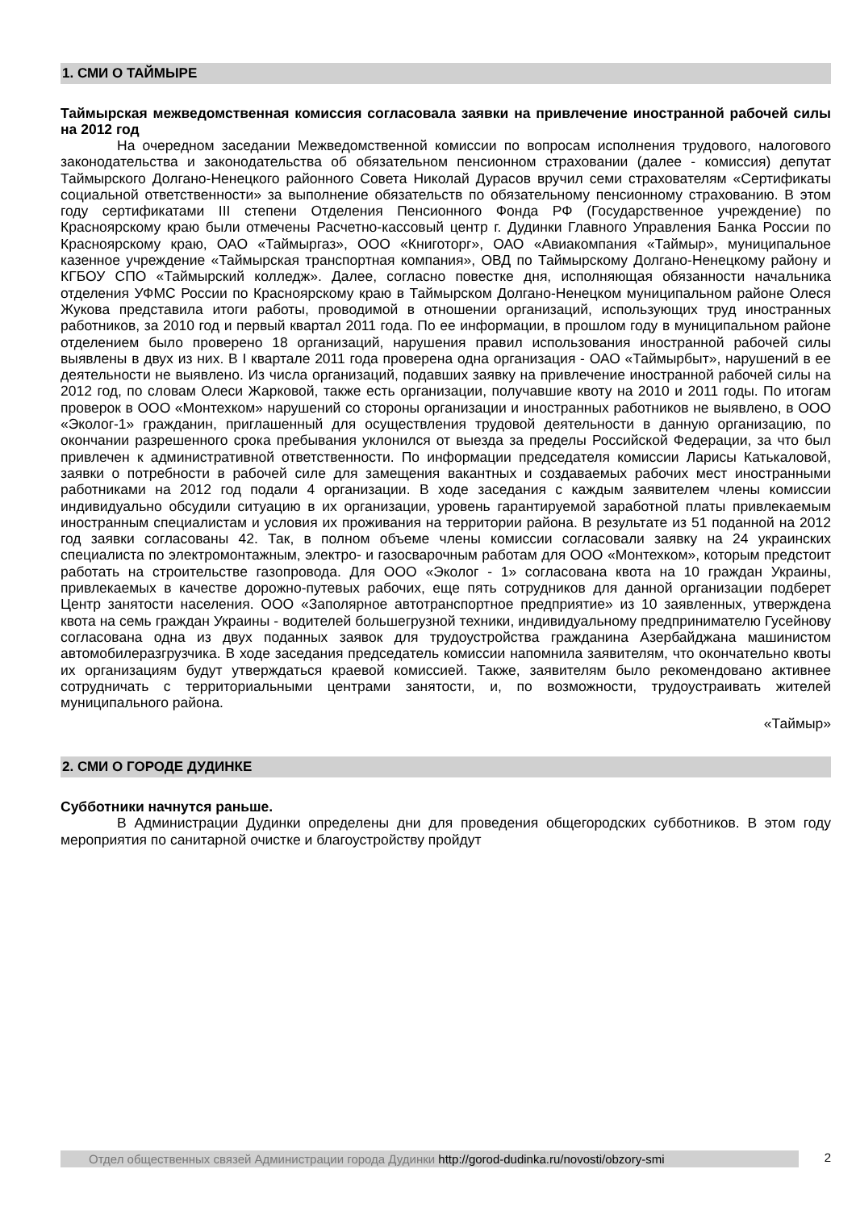1. СМИ О ТАЙМЫРЕ
Таймырская межведомственная комиссия согласовала заявки на привлечение иностранной рабочей силы на 2012 год
На очередном заседании Межведомственной комиссии по вопросам исполнения трудового, налогового законодательства и законодательства об обязательном пенсионном страховании (далее - комиссия) депутат Таймырского Долгано-Ненецкого районного Совета Николай Дурасов вручил семи страхователям «Сертификаты социальной ответственности» за выполнение обязательств по обязательному пенсионному страхованию. В этом году сертификатами III степени Отделения Пенсионного Фонда РФ (Государственное учреждение) по Красноярскому краю были отмечены Расчетно-кассовый центр г. Дудинки Главного Управления Банка России по Красноярскому краю, ОАО «Таймыргаз», ООО «Книготорг», ОАО «Авиакомпания «Таймыр», муниципальное казенное учреждение «Таймырская транспортная компания», ОВД по Таймырскому Долгано-Ненецкому району и КГБОУ СПО «Таймырский колледж». Далее, согласно повестке дня, исполняющая обязанности начальника отделения УФМС России по Красноярскому краю в Таймырском Долгано-Ненецком муниципальном районе Олеся Жукова представила итоги работы, проводимой в отношении организаций, использующих труд иностранных работников, за 2010 год и первый квартал 2011 года. По ее информации, в прошлом году в муниципальном районе отделением было проверено 18 организаций, нарушения правил использования иностранной рабочей силы выявлены в двух из них. В I квартале 2011 года проверена одна организация - ОАО «Таймырбыт», нарушений в ее деятельности не выявлено. Из числа организаций, подавших заявку на привлечение иностранной рабочей силы на 2012 год, по словам Олеси Жарковой, также есть организации, получавшие квоту на 2010 и 2011 годы. По итогам проверок в ООО «Монтехком» нарушений со стороны организации и иностранных работников не выявлено, в ООО «Эколог-1» гражданин, приглашенный для осуществления трудовой деятельности в данную организацию, по окончании разрешенного срока пребывания уклонился от выезда за пределы Российской Федерации, за что был привлечен к административной ответственности. По информации председателя комиссии Ларисы Катькаловой, заявки о потребности в рабочей силе для замещения вакантных и создаваемых рабочих мест иностранными работниками на 2012 год подали 4 организации. В ходе заседания с каждым заявителем члены комиссии индивидуально обсудили ситуацию в их организации, уровень гарантируемой заработной платы привлекаемым иностранным специалистам и условия их проживания на территории района. В результате из 51 поданной на 2012 год заявки согласованы 42. Так, в полном объеме члены комиссии согласовали заявку на 24 украинских специалиста по электромонтажным, электро- и газосварочным работам для ООО «Монтехком», которым предстоит работать на строительстве газопровода. Для ООО «Эколог - 1» согласована квота на 10 граждан Украины, привлекаемых в качестве дорожно-путевых рабочих, еще пять сотрудников для данной организации подберет Центр занятости населения. ООО «Заполярное автотранспортное предприятие» из 10 заявленных, утверждена квота на семь граждан Украины - водителей большегрузной техники, индивидуальному предпринимателю Гусейнову согласована одна из двух поданных заявок для трудоустройства гражданина Азербайджана машинистом автомобилеразгрузчика. В ходе заседания председатель комиссии напомнила заявителям, что окончательно квоты их организациям будут утверждаться краевой комиссией. Также, заявителям было рекомендовано активнее сотрудничать с территориальными центрами занятости, и, по возможности, трудоустраивать жителей муниципального района.
«Таймыр»
2. СМИ О ГОРОДЕ ДУДИНКЕ
Субботники начнутся раньше.
В Администрации Дудинки определены дни для проведения общегородских субботников. В этом году мероприятия по санитарной очистке и благоустройству пройдут
Отдел общественных связей Администрации города Дудинки http://gorod-dudinka.ru/novosti/obzory-smi
2